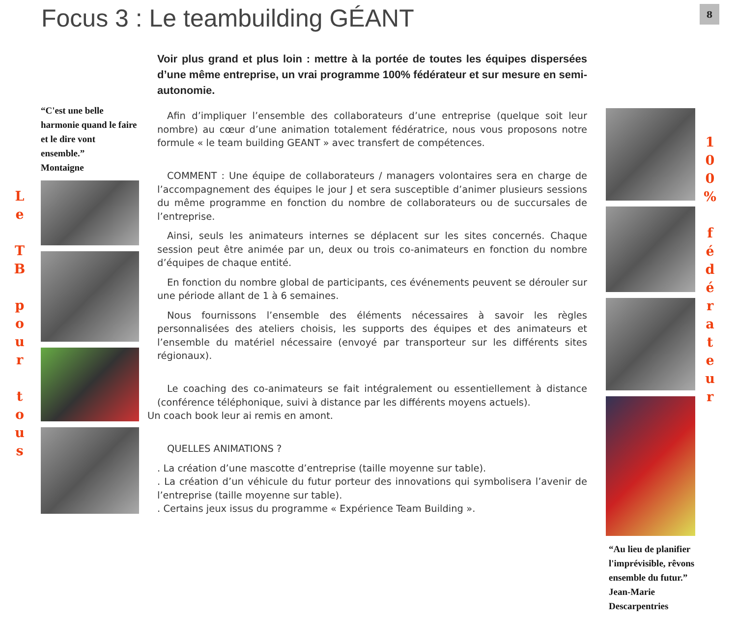Focus 3 : Le teambuilding GÉANT
8
L
e
T
B
p
o
u
r
t
o
u
s
“C'est une belle harmonie quand le faire et le dire vont ensemble.”
Montaigne
Voir plus grand et plus loin : mettre à la portée de toutes les équipes dispersées d’une même entreprise, un vrai programme 100% fédérateur et sur mesure en semi-autonomie.
Afin d’impliquer l’ensemble des collaborateurs d’une entreprise (quelque soit leur nombre) au cœur d’une animation totalement fédératrice, nous vous proposons notre formule « le team building GEANT » avec transfert de compétences.
COMMENT : Une équipe de collaborateurs / managers volontaires sera en charge de l’accompagnement des équipes le jour J et sera susceptible d’animer plusieurs sessions du même programme en fonction du nombre de collaborateurs ou de succursales de l’entreprise.
Ainsi, seuls les animateurs internes se déplacent sur les sites concernés. Chaque session peut être animée par un, deux ou trois co-animateurs en fonction du nombre d’équipes de chaque entité.
En fonction du nombre global de participants, ces événements peuvent se dérouler sur une période allant de 1 à 6 semaines.
Nous fournissons l’ensemble des éléments nécessaires à savoir les règles personnalisées des ateliers choisis, les supports des équipes et des animateurs et l’ensemble du matériel nécessaire (envoyé par transporteur sur les différents sites régionaux).
Le coaching des co-animateurs se fait intégralement ou essentiellement à distance (conférence téléphonique, suivi à distance par les différents moyens actuels).
Un coach book leur ai remis en amont.
QUELLES ANIMATIONS ?
. La création d’une mascotte d’entreprise (taille moyenne sur table).
. La création d’un véhicule du futur porteur des innovations qui symbolisera l’avenir de l’entreprise (taille moyenne sur table).
. Certains jeux issus du programme « Expérience Team Building ».
“Au lieu de planifier l'imprévisible, rêvons ensemble du futur.”
Jean-Marie Descarpentries
1
0
0
%
f
é
d
é
r
a
t
e
u
r